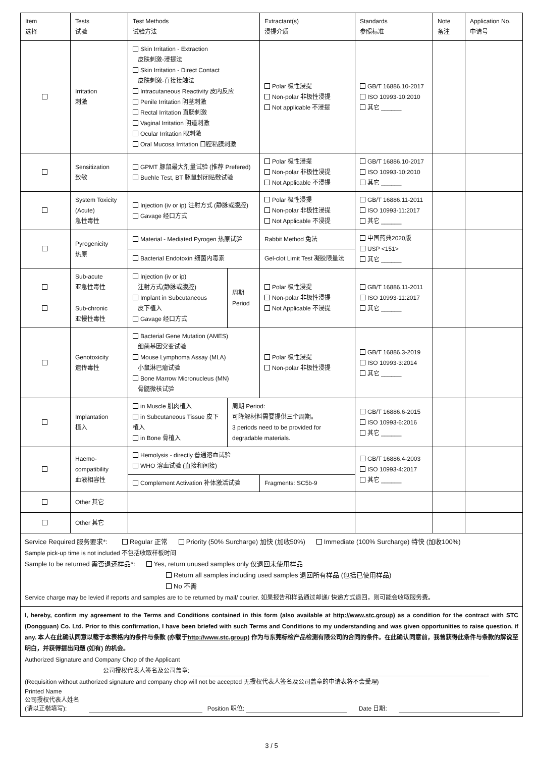| Item 选择 | Tests 试验 | Test Methods 试验方法 | | Extractant(s) 浸提介质 | Standards 参照标准 | Note 备注 | Application No. 申请号 |
| --- | --- | --- | --- | --- | --- | --- | --- |
| | Irritation 刺激 | Skin Irritation - Extraction 皮肤刺激-浸提法 Skin Irritation - Direct Contact 皮肤刺激-直接接触法 Intracutaneous Reactivity 皮内反应 Penile Irritation 阴茎刺激 Rectal Irritation 直肠刺激 Vaginal Irritation 阴道刺激 Ocular Irritation 眼刺激 Oral Mucosa Irritation 口腔粘膜刺激 | | Polar 极性浸提 Non-polar 非极性浸提 Not applicable 不浸提 | GB/T 16886.10-2017 ISO 10993-10:2010 其它 ______ | | |
| | Sensitization 致敏 | GPMT 豚鼠最大剂量试验 (推荐 Prefered) Buehle Test, BT 豚鼠封闭贴敷试验 | | Polar 极性浸提 Non-polar 非极性浸提 Not Applicable 不浸提 | GB/T 16886.10-2017 ISO 10993-10:2010 其它 ______ | | |
| | System Toxicity (Acute) 急性毒性 | Injection (iv or ip) 注射方式 (静脉或腹腔) Gavage 经口方式 | | Polar 极性浸提 Non-polar 非极性浸提 Not Applicable 不浸提 | GB/T 16886.11-2011 ISO 10993-11:2017 其它 ______ | | |
| | Pyrogenicity 热原 | Material - Mediated Pyrogen 热原试验 | | Rabbit Method 兔法 | 中国药典2020版 USP <151> 其它 ______ | | |
| | | Bacterial Endotoxin 细菌内毒素 | | Gel-clot Limit Test 凝胶限量法 | | | |
| | Sub-acute 亚急性毒性 Sub-chronic 亚慢性毒性 | Injection (iv or ip) 注射方式(静脉或腹腔) Implant in Subcutaneous 皮下植入 Gavage 经口方式 | 周期 Period | Polar 极性浸提 Non-polar 非极性浸提 Not Applicable 不浸提 | GB/T 16886.11-2011 ISO 10993-11:2017 其它 ______ | | |
| | Genotoxicity 遗传毒性 | Bacterial Gene Mutation (AMES) 细菌基因突变试验 Mouse Lymphoma Assay (MLA) 小鼠淋巴瘤试验 Bone Marrow Micronucleus (MN) 骨髓微核试验 | | Polar 极性浸提 Non-polar 非极性浸提 | GB/T 16886.3-2019 ISO 10993-3:2014 其它 ______ | | |
| | Implantation 植入 | in Muscle 肌肉植入 in Subcutaneous Tissue 皮下植入 in Bone 骨植入 | 周期 Period: 可降解材料需要提供三个周期。 3 periods need to be provided for degradable materials. | | GB/T 16886.6-2015 ISO 10993-6:2016 其它 ______ | | |
| | Haemo- compatibility 血液相容性 | Hemolysis - directly 普通溶血试验 WHO 溶血试验 (直接和间接) | | | GB/T 16886.4-2003 ISO 10993-4:2017 其它 ______ | | |
| | | Complement Activation 补体激活试验 | | Fragments: SC5b-9 | | | |
| | Other 其它 | | | | | | |
| | Other 其它 | | | | | | |
Service Required 服务要求*: Regular 正常 Priority (50% Surcharge) 加快 (加收50%) Immediate (100% Surcharge) 特快 (加收100%)
Sample pick-up time is not included 不包括收取样板时间
Sample to be returned 需否退还样品*: Yes, return unused samples only 仅退回未使用样品
Return all samples including used samples 退回所有样品 (包括已使用样品)
No 不需
Service charge may be levied if reports and samples are to be returned by mail/ courier. 如果报告和样品通过邮递/ 快递方式退回，则可能会收取服务费。
I, hereby, confirm my agreement to the Terms and Conditions contained in this form (also available at http://www.stc.group) as a condition for the contract with STC (Dongguan) Co. Ltd. Prior to this confirmation, I have been briefed with such Terms and Conditions to my understanding and was given opportunities to raise question, if any. 本人在此确认同意以载于本表格内的条件与条款 (亦载于http://www.stc.group) 作为与东莞标检产品检测有限公司的合同的条件。在此确认同意前，我曾获得此条件与条款的解说至明白，并获得提出问题 (如有) 的机会。
Authorized Signature and Company Chop of the Applicant
公司授权代表人签名及公司盖章:
(Requisition without authorized signature and company chop will not be accepted 无授权代表人签名及公司盖章的申请表将不会受理)
Printed Name
公司授权代表人姓名
(请以正楷填写): Position 职位: Date 日期:
3 / 5